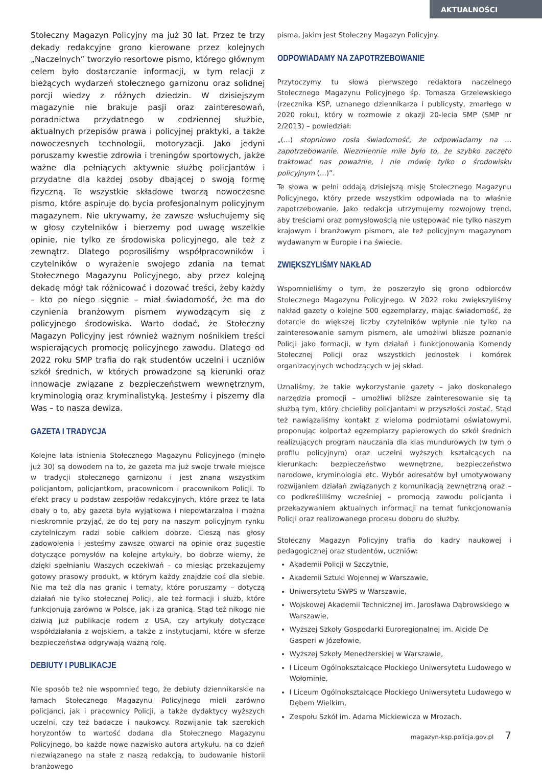AKTUALNOŚCI
Stołeczny Magazyn Policyjny ma już 30 lat. Przez te trzy dekady redakcyjne grono kierowane przez kolejnych „Naczelnych” tworzyło resortowe pismo, którego głównym celem było dostarczanie informacji, w tym relacji z bieżących wydarzeń stołecznego garnizonu oraz solidnej porcji wiedzy z różnych dziedzin. W dzisiejszym magazynie nie brakuje pasji oraz zainteresowań, poradnictwa przydatnego w codziennej służbie, aktualnych przepisów prawa i policyjnej praktyki, a także nowoczesnych technologii, motoryzacji. Jako jedyni poruszamy kwestie zdrowia i treningów sportowych, jakże ważne dla pełniących aktywnie służbę policjantów i przydatne dla każdej osoby dbającej o swoją formę fizyczną. Te wszystkie składowe tworzą nowoczesne pismo, które aspiruje do bycia profesjonalnym policyjnym magazynem. Nie ukrywamy, że zawsze wsłuchujemy się w głosy czytelników i bierzemy pod uwagę wszelkie opinie, nie tylko ze środowiska policyjnego, ale też z zewnątrz. Dlatego poprosiliśmy współpracowników i czytelników o wyrażenie swojego zdania na temat Stołecznego Magazynu Policyjnego, aby przez kolejną dekadę mógł tak różnicować i dozować treści, żeby każdy – kto po niego sięgnie – miał świadomość, że ma do czynienia branżowym pismem wywodzącym się z policyjnego środowiska. Warto dodać, że Stołeczny Magazyn Policyjny jest również ważnym nośnikiem treści wspierających promocję policyjnego zawodu. Dlatego od 2022 roku SMP trafia do rąk studentów uczelni i uczniów szkół średnich, w których prowadzone są kierunki oraz innowacje związane z bezpieczeństwem wewnętrznym, kryminologią oraz kryminalistyką. Jesteśmy i piszemy dla Was – to nasza dewiza.
GAZETA I TRADYCJA
Kolejne lata istnienia Stołecznego Magazynu Policyjnego (minęło już 30) są dowodem na to, że gazeta ma już swoje trwałe miejsce w tradycji stołecznego garnizonu i jest znana wszystkim policjantom, policjantkom, pracownicom i pracownikom Policji. To efekt pracy u podstaw zespołów redakcyjnych, które przez te lata dbały o to, aby gazeta była wyjątkowa i niepowtarzalna i można nieskromnie przyjąć, że do tej pory na naszym policyjnym rynku czytelniczym radzi sobie całkiem dobrze. Cieszą nas głosy zadowolenia i jesteśmy zawsze otwarci na opinie oraz sugestie dotyczące pomysłów na kolejne artykuły, bo dobrze wiemy, że dzięki spełnianiu Waszych oczekiwań – co miesiąc przekazujemy gotowy prasowy produkt, w którym każdy znajdzie coś dla siebie. Nie ma też dla nas granic i tematy, które poruszamy – dotyczą działań nie tylko stołecznej Policji, ale też formacji i służb, które funkcjonują zarówno w Polsce, jak i za granicą. Stąd też nikogo nie dziwią już publikacje rodem z USA, czy artykuły dotyczące współdziałania z wojskiem, a także z instytucjami, które w sferze bezpieczeństwa odgrywają ważną rolę.
DEBIUTY I PUBLIKACJE
Nie sposób też nie wspomnieć tego, że debiuty dziennikarskie na łamach Stołecznego Magazynu Policyjnego mieli zarówno policjanci, jak i pracownicy Policji, a także dydaktycy wyższych uczelni, czy też badacze i naukowcy. Rozwijanie tak szerokich horyzontów to wartość dodana dla Stołecznego Magazynu Policyjnego, bo każde nowe nazwisko autora artykułu, na co dzień niezwiązanego na stałe z naszą redakcją, to budowanie historii branżowego
pisma, jakim jest Stołeczny Magazyn Policyjny.
ODPOWIADAMY NA ZAPOTRZEBOWANIE
Przytoczymy tu słowa pierwszego redaktora naczelnego Stołecznego Magazynu Policyjnego śp. Tomasza Grzelewskiego (rzecznika KSP, uznanego dziennikarza i publicysty, zmarłego w 2020 roku), który w rozmowie z okazji 20-lecia SMP (SMP nr 2/2013) – powiedział:
„(...) stopniowo rosła świadomość, że odpowiadamy na ... zapotrzebowanie. Niezmiennie miłe było to, że szybko zaczęto traktować nas poważnie, i nie mówię tylko o środowisku policyjnym (...)”.
Te słowa w pełni oddają dzisiejszą misję Stołecznego Magazynu Policyjnego, który przede wszystkim odpowiada na to właśnie zapotrzebowanie. Jako redakcja utrzymujemy rozwojowy trend, aby treściami oraz pomysłowością nie ustępować nie tylko naszym krajowym i branżowym pismom, ale też policyjnym magazynom wydawanym w Europie i na świecie.
ZWIĘKSZYLIŚMY NAKŁAD
Wspomnieliśmy o tym, że poszerzyło się grono odbiorców Stołecznego Magazynu Policyjnego. W 2022 roku zwiększyliśmy nakład gazety o kolejne 500 egzemplarzy, mając świadomość, że dotarcie do większej liczby czytelników wpłynie nie tylko na zainteresowanie samym pismem, ale umożliwi bliższe poznanie Policji jako formacji, w tym działań i funkcjonowania Komendy Stołecznej Policji oraz wszystkich jednostek i komórek organizacyjnych wchodzących w jej skład.
Uznaliśmy, że takie wykorzystanie gazety – jako doskonałego narzędzia promocji – umożliwi bliższe zainteresowanie się tą służbą tym, który chcieliby policjantami w przyszłości zostać. Stąd też nawiązaliśmy kontakt z wieloma podmiotami oświatowymi, proponując kolportaż egzemplarzy papierowych do szkół średnich realizujących program nauczania dla klas mundurowych (w tym o profilu policyjnym) oraz uczelni wyższych kształcących na kierunkach: bezpieczeństwo wewnętrzne, bezpieczeństwo narodowe, kryminologia etc. Wybór adresatów był umotywowany rozwijaniem działań związanych z komunikacją zewnętrzną oraz – co podkreśliliśmy wcześniej – promocją zawodu policjanta i przekazywaniem aktualnych informacji na temat funkcjonowania Policji oraz realizowanego procesu doboru do służby.
Stołeczny Magazyn Policyjny trafia do kadry naukowej i pedagogicznej oraz studentów, uczniów:
Akademii Policji w Szczytnie,
Akademii Sztuki Wojennej w Warszawie,
Uniwersytetu SWPS w Warszawie,
Wojskowej Akademii Technicznej im. Jarosława Dąbrowskiego w Warszawie,
Wyższej Szkoły Gospodarki Euroregionalnej im. Alcide De Gasperi w Józefowie,
Wyższej Szkoły Menedżerskiej w Warszawie,
I Liceum Ogólnokształcące Płockiego Uniwersytetu Ludowego w Wołominie,
I Liceum Ogólnokształcące Płockiego Uniwersytetu Ludowego w Dębem Wielkim,
Zespołu Szkół im. Adama Mickiewicza w Mrozach.
magazyn-ksp.policja.gov.pl 7